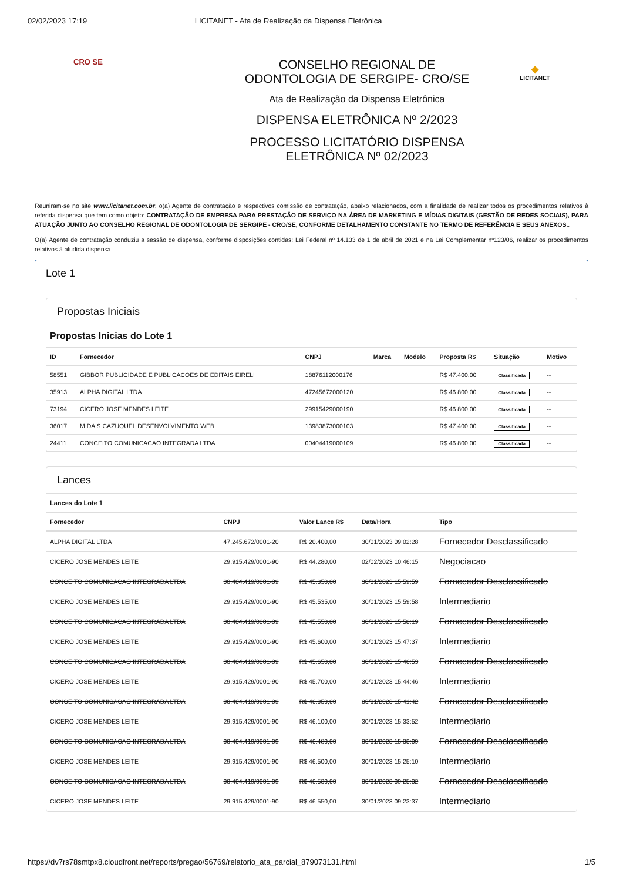02/02/2023 17:19 LICITANET - Ata de Realização da Dispensa Eletrônica
CRO SE
CONSELHO REGIONAL DE
ODONTOLOGIA DE SERGIPE- CRO/SE
Ata de Realização da Dispensa Eletrônica
DISPENSA ELETRÔNICA Nº 2/2023
PROCESSO LICITATÓRIO DISPENSA
ELETRÔNICA Nº 02/2023
◆
LICITANET
Reuniram-se no site www.licitanet.com.br, o(a) Agente de contratação e respectivos comissão de contratação, abaixo relacionados, com a finalidade de realizar todos os procedimentos relativos à referida dispensa que tem como objeto: CONTRATAÇÃO DE EMPRESA PARA PRESTAÇÃO DE SERVIÇO NA ÁREA DE MARKETING E MÍDIAS DIGITAIS (GESTÃO DE REDES SOCIAIS), PARA ATUAÇÃO JUNTO AO CONSELHO REGIONAL DE ODONTOLOGIA DE SERGIPE - CRO/SE, CONFORME DETALHAMENTO CONSTANTE NO TERMO DE REFERÊNCIA E SEUS ANEXOS..
O(a) Agente de contratação conduziu a sessão de dispensa, conforme disposições contidas: Lei Federal nº 14.133 de 1 de abril de 2021 e na Lei Complementar nº123/06, realizar os procedimentos relativos à aludida dispensa.
Lote 1
Propostas Iniciais
Propostas Inicias do Lote 1
| ID | Fornecedor | CNPJ | Marca | Modelo | Proposta R$ | Situação | Motivo |
| --- | --- | --- | --- | --- | --- | --- | --- |
| 58551 | GIBBOR PUBLICIDADE E PUBLICACOES DE EDITAIS EIRELI | 18876112000176 | | | R$ 47.400,00 | Classificada | -- |
| 35913 | ALPHA DIGITAL LTDA | 47245672000120 | | | R$ 46.800,00 | Classificada | -- |
| 73194 | CICERO JOSE MENDES LEITE | 29915429000190 | | | R$ 46.800,00 | Classificada | -- |
| 36017 | M DA S CAZUQUEL DESENVOLVIMENTO WEB | 13983873000103 | | | R$ 47.400,00 | Classificada | -- |
| 24411 | CONCEITO COMUNICACAO INTEGRADA LTDA | 00404419000109 | | | R$ 46.800,00 | Classificada | -- |
Lances
Lances do Lote 1
| Fornecedor | CNPJ | Valor Lance R$ | Data/Hora | Tipo |
| --- | --- | --- | --- | --- |
| ALPHA DIGITAL LTDA | 47.245.672/0001-20 | R$ 20.400,00 | 30/01/2023 09:02:28 | Fornecedor Desclassificado |
| CICERO JOSE MENDES LEITE | 29.915.429/0001-90 | R$ 44.280,00 | 02/02/2023 10:46:15 | Negociacao |
| CONCEITO COMUNICACAO INTEGRADA LTDA | 00.404.419/0001-09 | R$ 45.350,00 | 30/01/2023 15:59:59 | Fornecedor Desclassificado |
| CICERO JOSE MENDES LEITE | 29.915.429/0001-90 | R$ 45.535,00 | 30/01/2023 15:59:58 | Intermediario |
| CONCEITO COMUNICACAO INTEGRADA LTDA | 00.404.419/0001-09 | R$ 45.550,00 | 30/01/2023 15:58:19 | Fornecedor Desclassificado |
| CICERO JOSE MENDES LEITE | 29.915.429/0001-90 | R$ 45.600,00 | 30/01/2023 15:47:37 | Intermediario |
| CONCEITO COMUNICACAO INTEGRADA LTDA | 00.404.419/0001-09 | R$ 45.650,00 | 30/01/2023 15:46:53 | Fornecedor Desclassificado |
| CICERO JOSE MENDES LEITE | 29.915.429/0001-90 | R$ 45.700,00 | 30/01/2023 15:44:46 | Intermediario |
| CONCEITO COMUNICACAO INTEGRADA LTDA | 00.404.419/0001-09 | R$ 46.050,00 | 30/01/2023 15:41:42 | Fornecedor Desclassificado |
| CICERO JOSE MENDES LEITE | 29.915.429/0001-90 | R$ 46.100,00 | 30/01/2023 15:33:52 | Intermediario |
| CONCEITO COMUNICACAO INTEGRADA LTDA | 00.404.419/0001-09 | R$ 46.480,00 | 30/01/2023 15:33:09 | Fornecedor Desclassificado |
| CICERO JOSE MENDES LEITE | 29.915.429/0001-90 | R$ 46.500,00 | 30/01/2023 15:25:10 | Intermediario |
| CONCEITO COMUNICACAO INTEGRADA LTDA | 00.404.419/0001-09 | R$ 46.530,00 | 30/01/2023 09:25:32 | Fornecedor Desclassificado |
| CICERO JOSE MENDES LEITE | 29.915.429/0001-90 | R$ 46.550,00 | 30/01/2023 09:23:37 | Intermediario |
https://dv7rs78smtpx8.cloudfront.net/reports/pregao/56769/relatorio_ata_parcial_879073131.html 1/5